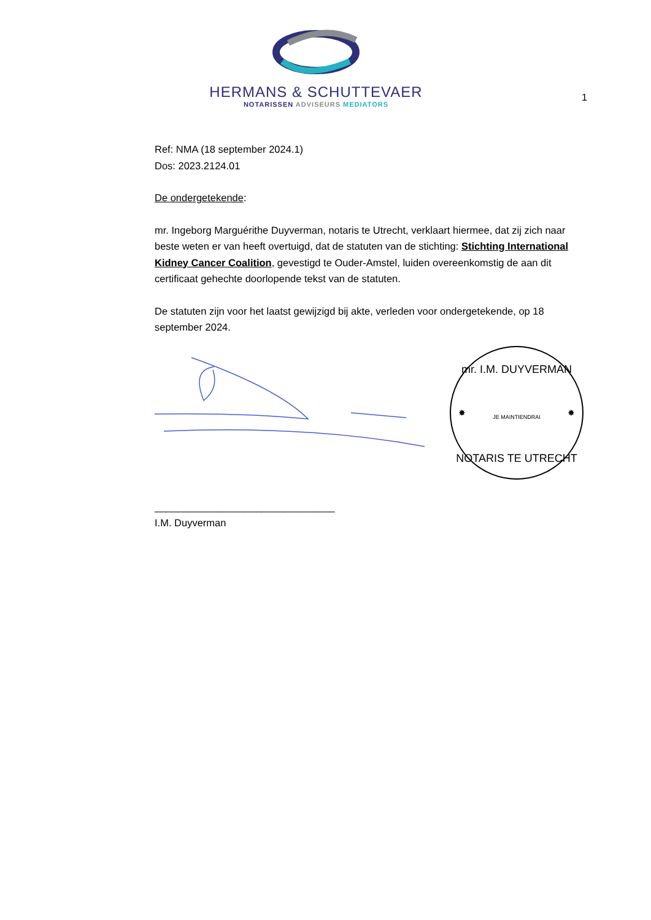HERMANS & SCHUTTEVAER
NOTARISSEN ADVISEURS MEDIATORS
1
Ref: NMA (18 september 2024.1)
Dos: 2023.2124.01
De ondergetekende:
mr. Ingeborg Marguérithe Duyverman, notaris te Utrecht, verklaart hiermee, dat zij zich naar beste weten er van heeft overtuigd, dat de statuten van de stichting: Stichting International Kidney Cancer Coalition, gevestigd te Ouder-Amstel, luiden overeenkomstig de aan dit certificaat gehechte doorlopende tekst van de statuten.
De statuten zijn voor het laatst gewijzigd bij akte, verleden voor ondergetekende, op 18 september 2024.
mr. I.M. DUYVERMAN
NOTARIS TE UTRECHT
JE MAINTIENDRAI
✸
✸
________________________________
I.M. Duyverman